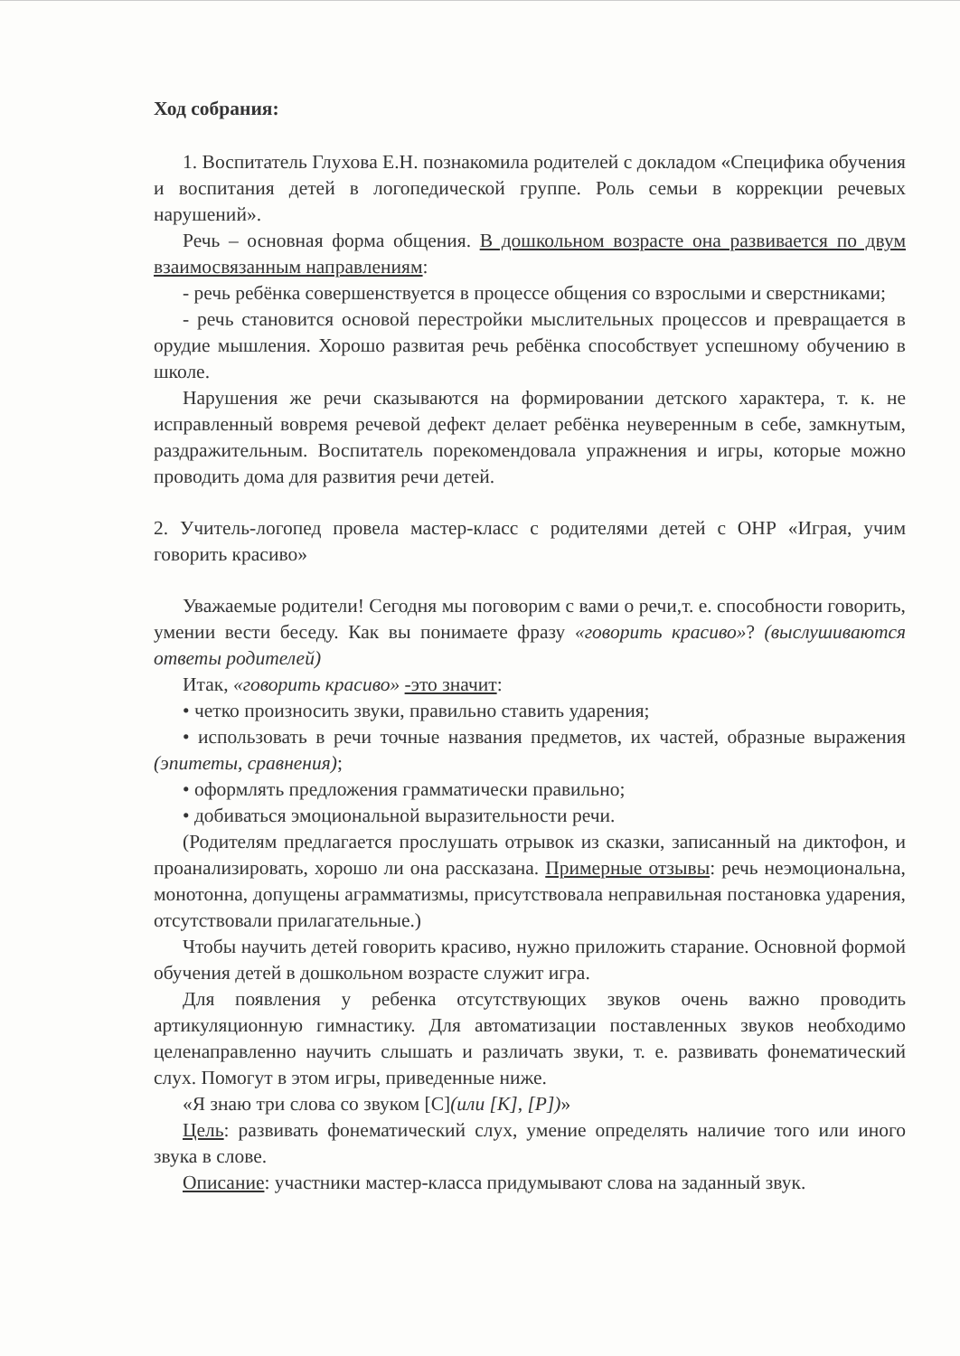Ход собрания:
1. Воспитатель Глухова Е.Н. познакомила родителей с докладом «Специфика обучения и воспитания детей в логопедической группе. Роль семьи в коррекции речевых нарушений».
Речь – основная форма общения. В дошкольном возрасте она развивается по двум взаимосвязанным направлениям:
- речь ребёнка совершенствуется в процессе общения со взрослыми и сверстниками;
- речь становится основой перестройки мыслительных процессов и превращается в орудие мышления. Хорошо развитая речь ребёнка способствует успешному обучению в школе.
Нарушения же речи сказываются на формировании детского характера, т. к. не исправленный вовремя речевой дефект делает ребёнка неуверенным в себе, замкнутым, раздражительным. Воспитатель порекомендовала упражнения и игры, которые можно проводить дома для развития речи детей.
2. Учитель-логопед провела мастер-класс с родителями детей с ОНР «Играя, учим говорить красиво»
Уважаемые родители! Сегодня мы поговорим с вами о речи,т. е. способности говорить, умении вести беседу. Как вы понимаете фразу «говорить красиво»? (выслушиваются ответы родителей)
Итак, «говорить красиво» -это значит:
• четко произносить звуки, правильно ставить ударения;
• использовать в речи точные названия предметов, их частей, образные выражения (эпитеты, сравнения);
• оформлять предложения грамматически правильно;
• добиваться эмоциональной выразительности речи.
(Родителям предлагается прослушать отрывок из сказки, записанный на диктофон, и проанализировать, хорошо ли она рассказана. Примерные отзывы: речь неэмоциональна, монотонна, допущены аграмматизмы, присутствовала неправильная постановка ударения, отсутствовали прилагательные.)
Чтобы научить детей говорить красиво, нужно приложить старание. Основной формой обучения детей в дошкольном возрасте служит игра.
Для появления у ребенка отсутствующих звуков очень важно проводить артикуляционную гимнастику. Для автоматизации поставленных звуков необходимо целенаправленно научить слышать и различать звуки, т. е. развивать фонематический слух. Помогут в этом игры, приведенные ниже.
«Я знаю три слова со звуком [С](или [K], [P])»
Цель: развивать фонематический слух, умение определять наличие того или иного звука в слове.
Описание: участники мастер-класса придумывают слова на заданный звук.